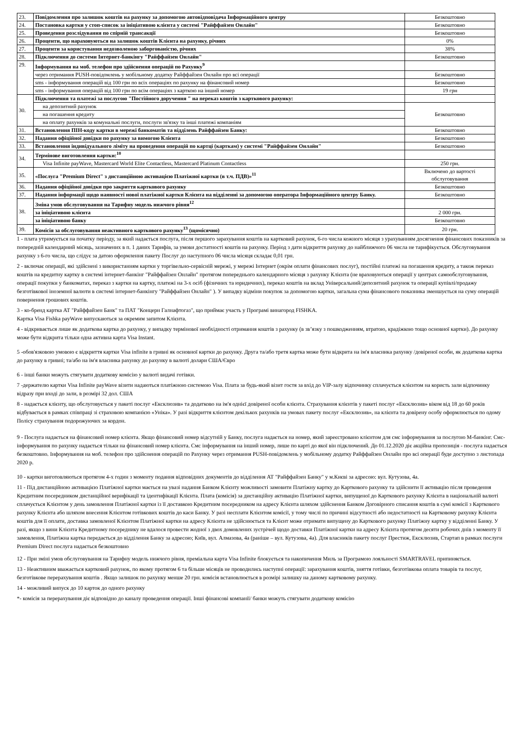| 23. | Повідомлення про залишок коштів на рахунку за допомогою автовідповідача Інформаційного центру | Безкоштовно |
| 24. | Постановка картки у стоп-список за ініціативою клієнта у системі "Райффайзен Онлайн" | Безкоштовно |
| 25. | Проведення розслідування по спірній трансакції | Безкоштовно |
| 26. | Проценти, що нараховуються на залишок коштів Клієнта на рахунку, річних | 0% |
| 27. | Проценти за користування недозволеною заборгованістю, річних | 38% |
| 28. | Підключення до системи Інтернет-банкінгу "Райффайзен Онлайн" | Безкоштовно |
| 29. | Інформування на моб. телефон про здійснення операцій по Рахунку<sup>9</sup> | |
| | через отримання PUSH-повідомлень у мобільному додатку Райффайзен Онлайн про всі операції | Безкоштовно |
| | sms - інформування операцій від 100 грн по всіх операціях по рахунку на фінансовий номер | Безкоштовно |
| | sms - інформування операцій від 100 грн по всім операціях з карткою на інший номер | 19 грн |
| 30. | Підключення та платежі за послугою "Постійного доручення " на переказ коштів з карткового рахунку: | |
| | на депозитний рахунок | Безкоштовно |
| | на погашення кредиту | |
| | на оплату рахунків за комунальні послуги, послуги зв'язку та інші платежі компаніям | |
| 31. | Встановлення ПІН-коду картки в мережі банкоматів та відділень Райффайзен Банку: | Безкоштовно |
| 32. | Надання офіційної довідки по рахунку за вимогою Клієнта | Безкоштовно |
| 33. | Встановлення індивідуального ліміту на проведення операцій по картці (карткам) у системі "Райффайзен Онлайн" | Безкоштовно |
| 34. | Термінове виготовлення картки:<sup>10</sup> | |
| | Visa Infinite payWave, Mastercard World Elite Contactless, Mastercard Platinum Contactless | 250 грн. |
| 35. | «Послуга "Premium Direct" з дистанційною активацією Платіжної картки (в т.ч. ПДВ)»<sup>11</sup> | Включено до вартості обслуговування |
| 36. | Надання офіційної довідки про закриття карткового рахунку | Безкоштовно |
| 37. | Надання інформації щодо наявності нової платіжної картки Клієнта на відділенні за допомогою оператора Інформаційного центру Банку. | Безкоштовно |
| 38. | Зміна умов обслуговування на Тарифну модель нижчого рівня<sup>12</sup> | |
| | за ініціативою клієнта | 2 000 грн. |
| | за ініціативою банку | Безкоштовно |
| 39. | Комісія за обслуговування неактивного карткового рахунку<sup>13</sup> (щомісячно) | 20 грн. |
1 - плата утримується на початку періоду, за який надається послуга, після першого зарахування коштів на картковий рахунок, 6-го числа кожного місяця з урахуванням досягнення фінансових показників за попередній календарний місяць, зазначених в п. 1 даних Тарифів, за умови достатності коштів на рахунку. Період з дати відкриття рахунку до найближчого 06 числа не тарифікується. Обслуговування рахунку з 6-го числа, що слідує за датою оформлення пакету Послуг до наступного 06 числа місяця складає 0,01 грн.
2 - включає операції, які здійснені з використанням картки у торгівельно-сервісній мережі, у мережі Інтернет (окрім оплати фінансових послуг), постійні платежі на погашення кредиту, а також переказ коштів на кредитну картку в системі інтернет-банкінг "Райффайзен Онлайн" протягом попереднього календарного місяця з рахунку Клієнта (не враховуються операції у центрах самообслуговування, операції покупки у банкоматах, переказ з картки на картку, платежі на 3-х осіб (фізичних та юридичних), переказ коштів на вклад Універсальний/депозитний рахунок та операції купівлі/продажу безготівкової іноземної валюти в системі інтернет-банкінгу "Райффайзен Онлайн" ). У випадку відміни покупок за допомогою картки, загальна сума фінансового показника зменшується на суму операцій повернення грошових коштів.
3 - ко-бренд картка АТ "Райффайзен Банк" та ПАТ "Концерн Галнафтогаз", що приймає участь у Програмі винагород FISHKA.
Картка Visa Fishka payWave випускаються за окремим запитом Клієнта.
4 - відкривається лише як додаткова картка до рахунку, у випадку термінової необхідності отримання коштів з рахунку (в зв’язку з пошкодженням, втратою, крадіжкою тощо основної картки). До рахунку може бути відкрита тільки одна активна карта Visa Instant.
5 -обов'язковою умовою є відкриття картки Visa infinite в гривні як основної картки до рахунку. Друга та/або третя картка може бути відкрита на ім'я власника рахунку /довіреної особи, як додаткова картка до рахунку в гривні; та/або на ім'я власника рахунку до рахунку в валюті долари США/Євро
6 - інші банки можуть стягувати додаткову комісію у валюті видачі готівки.
7 -держателю картки Visa Infinite payWave візити надаються платіжною системою Visa. Плата за будь-який візит гостя за вхід до VIP-залу відпочинку сплачується клієнтом на користь зали відпочинку відразу при вході до зали, в розмірі 32 дол. США
8 - надається клієнту, що обслуговується у пакеті послуг «Ексклюзив» та додатково на ім'я однієї довіреної особи клієнта. Страхування клієнтів у пакеті послуг «Ексклюзив» віком від 18 до 60 років відбувається в рамках співпраці зі страховою компанією «Уніка». У разі відкриття клієнтом декількох рахунків на умовах пакету послуг «Ексклюзив», на клієнта та довірену особу оформлюється по одому Полісу страхування подорожуючих за кордон.
9 - Послуга надається на фінансовий номер клієнта. Якщо фінансовий номер відсутній у Банку, послуга надається на номер, який зареєстровано клієнтом для смс інформування за послугою М-банкінг. Смс-інформування по рахунку надається тільки на фінансовий номер клієнта. Смс інформування на інший номер, лише по карті до якої він підключений. До 01.12.2020 діє акційна пропозиція - послуга надається безкоштовно. Інформування на моб. телефон про здійснення операцій по Рахунку через отримання PUSH-повідомлень у мобільному додатку Райффайзен Онлайн про всі операції буде доступно з листопада 2020 р.
10 - картки виготовляються протягом 4-х годин з моменту подання відповідних документів до відділення АТ "Райффайзен Банку" у м.Києві за адресою: вул. Кутузова, 4а.
11 - Під дистанційною активацією Платіжної картки мається на увазі надання Банком Клієнту можливості замовити Платіжну картку до Карткового рахунку та здійснити її активацію після проведення Кредитним посередником дистанційної верифікації та ідентифікації Клієнта. Плата (комісія) за дистанційну активацію Платіжної картки, випущеної до Карткового рахунку Клієнта в національній валюті сплачується Клієнтом у день замовлення Платіжної картки із її доставкою Кредитним посередником на адресу Клієнта шляхом здійснення Банком Договірного списання коштів в сумі комісії з Карткового рахунку Клієнта або шляхом внесення Клієнтом готівкових коштів до каси Банку. У разі несплати Клієнтом комісії, у тому числі по причині відсутності або недостатності на Картковому рахунку Клієнта коштів для її оплати, доставка замовленої Клієнтом Платіжної картки на адресу Клієнта не здійснюється та Клієнт може отримати випущену до Карткового рахунку Платіжну картку у відділенні Банку. У разі, якщо з вини Клієнта Кредитному посереднику не вдалося провести жодної з двох домовлених зустрічей щодо доставки Платіжної картки на адресу Клієнта протягом десяти робочих днів з моменту її замовлення, Платіжна картка передається до відділення Банку за адресою; Київ, вул. Алмазова, 4а (раніше – вул. Кутузова, 4а). Для власників пакету послуг Престиж, Ексклюзив, Стартап в рамках послуги Premium Direct послуга надається безкоштовно
12 - При зміні умов обслуговування на Тарифну модель нижчого рівня, преміальна карта Visa Infinite блокується та накопичення Миль за Програмою лояльності SMARTRAVEL припиняється.
13 - Неактивним вважається картковий рахунок, по якому протягом 6 та більше місяців не проводились наступні операції: зарахування коштів, зняття готівки, безготівкова оплата товарів та послуг, безготівкове перерахування коштів . Якщо залишок по рахунку менше 20 грн. комісія встановлюється в розмірі залишку на даному картковому рахунку.
14 - можливий випуск до 10 карток до одного рахунку
*- комісія за перерахування діє відповідно до каналу проведення операції. Інші фінансові компанії/ банки можуть стягувати додаткову комісію